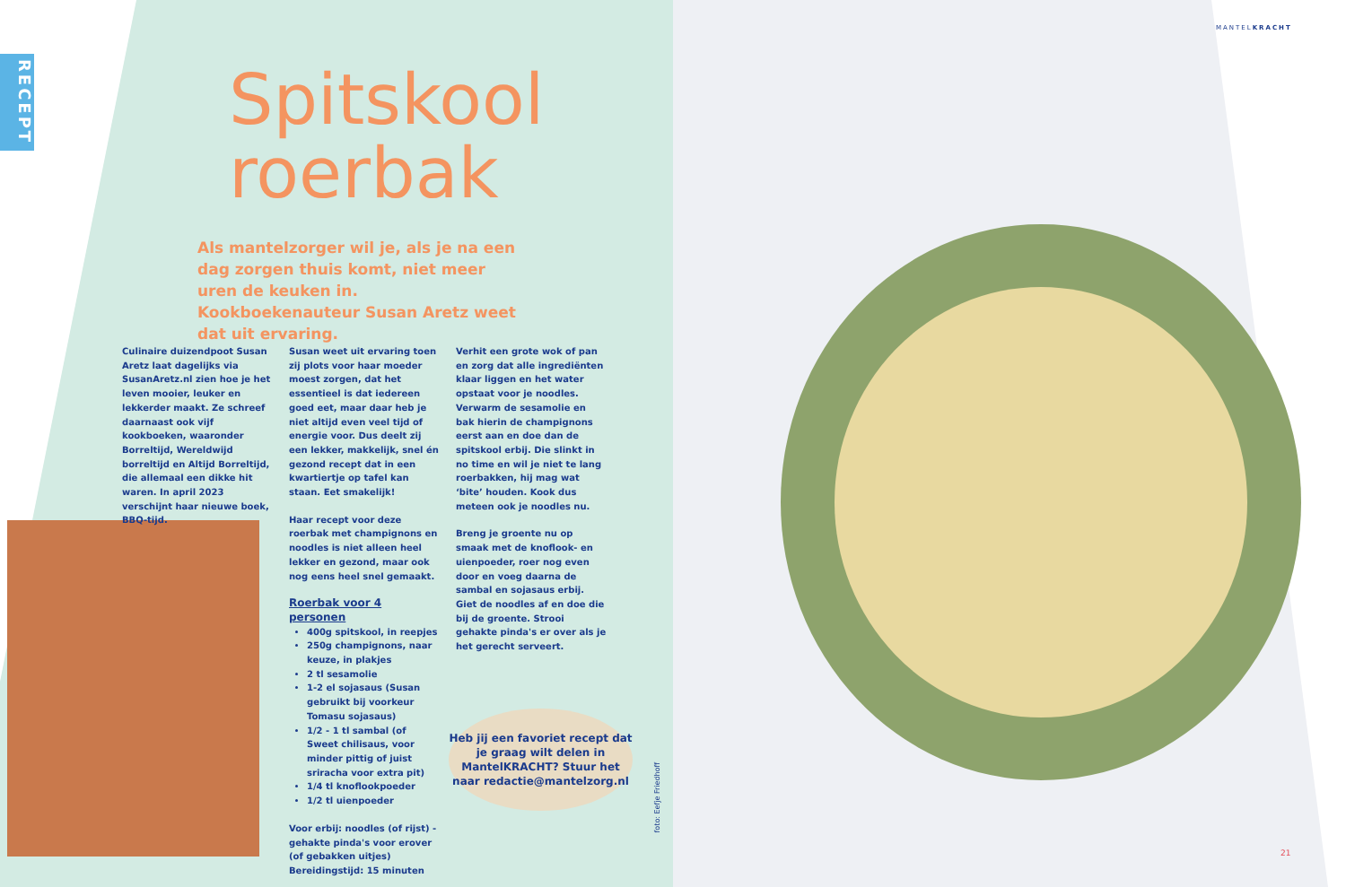RECEPT
MANTELKRACHT
Spitskool
roerbak
Als mantelzorger wil je, als je na een dag zorgen thuis komt, niet meer uren de keuken in. Kookboekenauteur Susan Aretz weet dat uit ervaring.
Culinaire duizendpoot Susan Aretz laat dagelijks via SusanAretz.nl zien hoe je het leven mooier, leuker en lekkerder maakt. Ze schreef daarnaast ook vijf kookboeken, waaronder Borreltijd, Wereldwijd borreltijd en Altijd Borreltijd, die allemaal een dikke hit waren. In april 2023 verschijnt haar nieuwe boek, BBQ-tijd.
Susan weet uit ervaring toen zij plots voor haar moeder moest zorgen, dat het essentieel is dat iedereen goed eet, maar daar heb je niet altijd even veel tijd of energie voor. Dus deelt zij een lekker, makkelijk, snel én gezond recept dat in een kwartiertje op tafel kan staan. Eet smakelijk!
Haar recept voor deze roerbak met champignons en noodles is niet alleen heel lekker en gezond, maar ook nog eens heel snel gemaakt.
Roerbak voor 4 personen
400g spitskool, in reepjes
250g champignons, naar keuze, in plakjes
2 tl sesamolie
1-2 el sojasaus (Susan gebruikt bij voorkeur Tomasu sojasaus)
1/2 - 1 tl sambal (of Sweet chilisaus, voor minder pittig of juist sriracha voor extra pit)
1/4 tl knoflookpoeder
1/2 tl uienpoeder
Voor erbij: noodles (of rijst) - gehakte pinda's voor erover (of gebakken uitjes)
Bereidingstijd: 15 minuten
Verhit een grote wok of pan en zorg dat alle ingrediënten klaar liggen en het water opstaat voor je noodles. Verwarm de sesamolie en bak hierin de champignons eerst aan en doe dan de spitskool erbij. Die slinkt in no time en wil je niet te lang roerbakken, hij mag wat ‘bite’ houden. Kook dus meteen ook je noodles nu.
Breng je groente nu op smaak met de knoflook- en uienpoeder, roer nog even door en voeg daarna de sambal en sojasaus erbij. Giet de noodles af en doe die bij de groente. Strooi gehakte pinda's er over als je het gerecht serveert.
Heb jij een favoriet recept dat je graag wilt delen in MantelKRACHT? Stuur het naar redactie@mantelzorg.nl
foto: Eefje Friedhoff
21